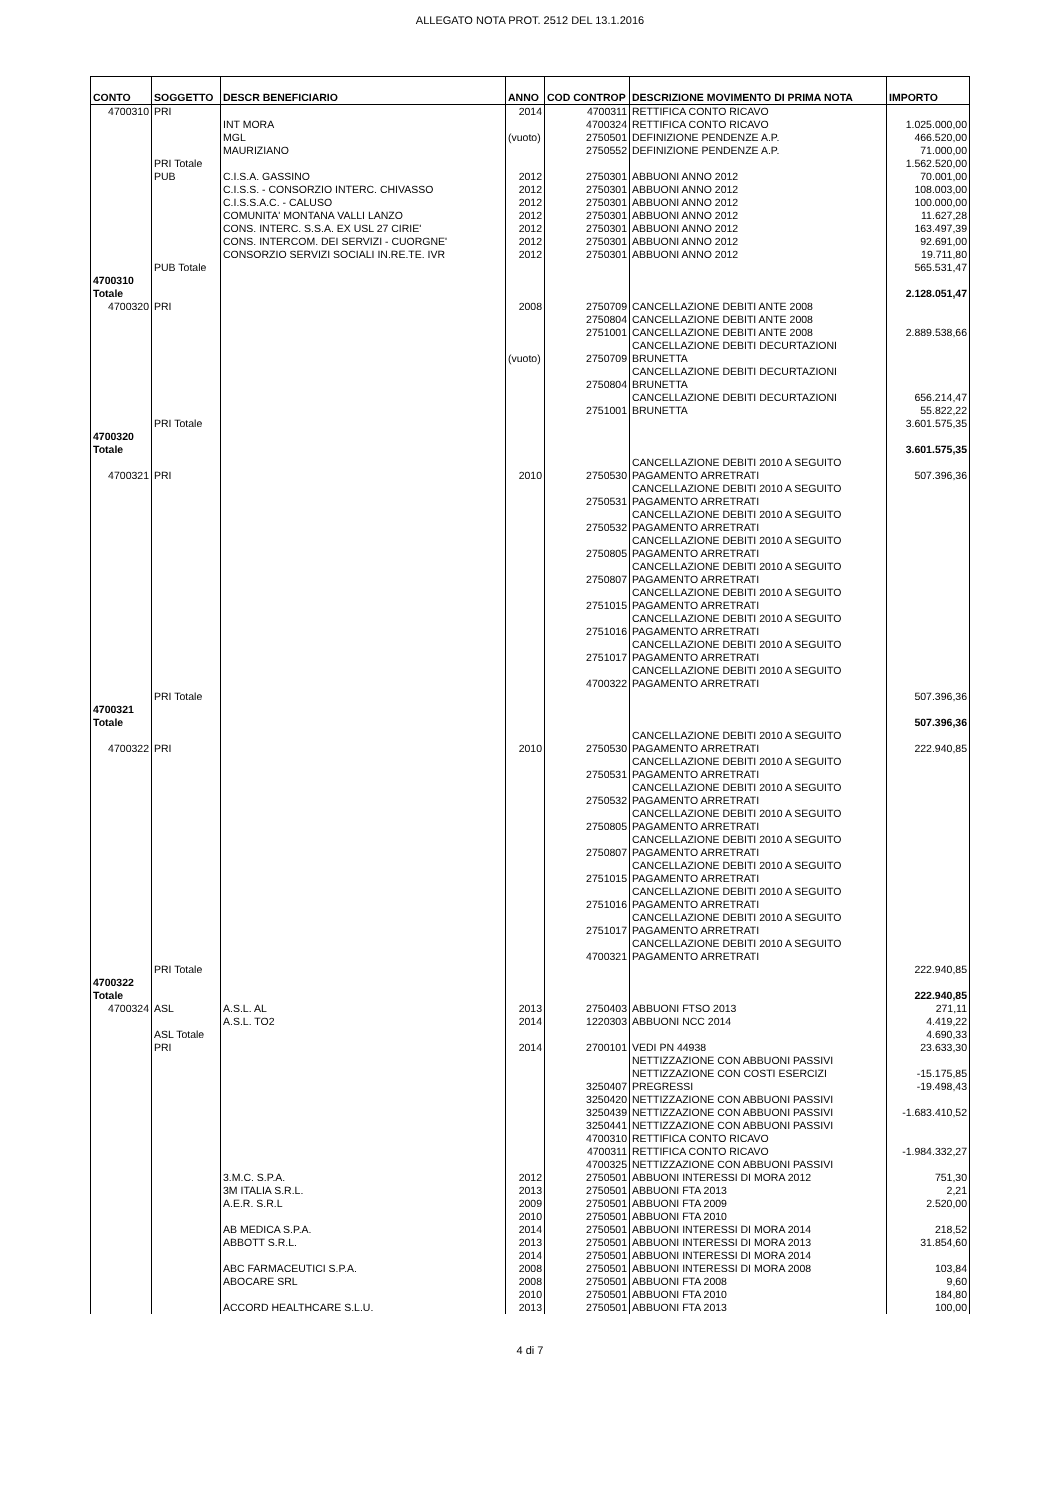ALLEGATO NOTA PROT. 2512 DEL 13.1.2016
| CONTO | SOGGETTO | DESCR BENEFICIARIO | ANNO | COD CONTROP | DESCRIZIONE MOVIMENTO DI PRIMA NOTA | IMPORTO |
| --- | --- | --- | --- | --- | --- | --- |
| 4700310 | PRI | | 2014 | 4700311 | RETTIFICA CONTO RICAVO | |
| | | INT MORA | | 4700324 | RETTIFICA CONTO RICAVO | 1.025.000,00 |
| | | MGL | (vuoto) | 2750501 | DEFINIZIONE PENDENZE A.P. | 466.520,00 |
| | | MAURIZIANO | | 2750552 | DEFINIZIONE PENDENZE A.P. | 71.000,00 |
| | PRI Totale | | | | | 1.562.520,00 |
| | PUB | C.I.S.A. GASSINO | 2012 | 2750301 | ABBUONI ANNO 2012 | 70.001,00 |
| | | C.I.S.S. - CONSORZIO INTERC. CHIVASSO | 2012 | 2750301 | ABBUONI ANNO 2012 | 108.003,00 |
| | | C.I.S.S.A.C. - CALUSO | 2012 | 2750301 | ABBUONI ANNO 2012 | 100.000,00 |
| | | COMUNITA' MONTANA VALLI LANZO | 2012 | 2750301 | ABBUONI ANNO 2012 | 11.627,28 |
| | | CONS. INTERC. S.S.A. EX USL 27 CIRIE' | 2012 | 2750301 | ABBUONI ANNO 2012 | 163.497,39 |
| | | CONS. INTERCOM. DEI SERVIZI - CUORGNE' | 2012 | 2750301 | ABBUONI ANNO 2012 | 92.691,00 |
| | | CONSORZIO SERVIZI SOCIALI IN.RE.TE. IVR | 2012 | 2750301 | ABBUONI ANNO 2012 | 19.711,80 |
| | PUB Totale | | | | | 565.531,47 |
| 4700310 Totale | | | | | | 2.128.051,47 |
| 4700320 | PRI | | 2008 | 2750709 | CANCELLAZIONE DEBITI ANTE 2008 | |
| | | | | 2750804 | CANCELLAZIONE DEBITI ANTE 2008 | |
| | | | | 2751001 | CANCELLAZIONE DEBITI ANTE 2008 | 2.889.538,66 |
| | | | (vuoto) | 2750709 | CANCELLAZIONE DEBITI DECURTAZIONI BRUNETTA | |
| | | | | 2750804 | CANCELLAZIONE DEBITI DECURTAZIONI BRUNETTA | |
| | | | | 2751001 | CANCELLAZIONE DEBITI DECURTAZIONI BRUNETTA | 656.214,47 55.822,22 |
| | PRI Totale | | | | | 3.601.575,35 |
| 4700320 Totale | | | | | | 3.601.575,35 |
| 4700321 | PRI | | 2010 | 2750530 | CANCELLAZIONE DEBITI 2010 A SEGUITO PAGAMENTO ARRETRATI | 507.396,36 |
| | | | | 2750531 | CANCELLAZIONE DEBITI 2010 A SEGUITO PAGAMENTO ARRETRATI | |
| | | | | 2750532 | CANCELLAZIONE DEBITI 2010 A SEGUITO PAGAMENTO ARRETRATI | |
| | | | | 2750805 | CANCELLAZIONE DEBITI 2010 A SEGUITO PAGAMENTO ARRETRATI | |
| | | | | 2750807 | CANCELLAZIONE DEBITI 2010 A SEGUITO PAGAMENTO ARRETRATI | |
| | | | | 2751015 | CANCELLAZIONE DEBITI 2010 A SEGUITO PAGAMENTO ARRETRATI | |
| | | | | 2751016 | CANCELLAZIONE DEBITI 2010 A SEGUITO PAGAMENTO ARRETRATI | |
| | | | | 2751017 | CANCELLAZIONE DEBITI 2010 A SEGUITO PAGAMENTO ARRETRATI | |
| | | | | 4700322 | CANCELLAZIONE DEBITI 2010 A SEGUITO PAGAMENTO ARRETRATI | |
| | PRI Totale | | | | | 507.396,36 |
| 4700321 Totale | | | | | | 507.396,36 |
| 4700322 | PRI | | 2010 | 2750530 | CANCELLAZIONE DEBITI 2010 A SEGUITO PAGAMENTO ARRETRATI | 222.940,85 |
| | | | | 2750531 | CANCELLAZIONE DEBITI 2010 A SEGUITO PAGAMENTO ARRETRATI | |
| | | | | 2750532 | CANCELLAZIONE DEBITI 2010 A SEGUITO PAGAMENTO ARRETRATI | |
| | | | | 2750805 | CANCELLAZIONE DEBITI 2010 A SEGUITO PAGAMENTO ARRETRATI | |
| | | | | 2750807 | CANCELLAZIONE DEBITI 2010 A SEGUITO PAGAMENTO ARRETRATI | |
| | | | | 2751015 | CANCELLAZIONE DEBITI 2010 A SEGUITO PAGAMENTO ARRETRATI | |
| | | | | 2751016 | CANCELLAZIONE DEBITI 2010 A SEGUITO PAGAMENTO ARRETRATI | |
| | | | | 2751017 | CANCELLAZIONE DEBITI 2010 A SEGUITO PAGAMENTO ARRETRATI | |
| | | | | 4700321 | CANCELLAZIONE DEBITI 2010 A SEGUITO PAGAMENTO ARRETRATI | |
| | PRI Totale | | | | | 222.940,85 |
| 4700322 Totale | | | | | | 222.940,85 |
| 4700324 | ASL | A.S.L. AL | 2013 | 2750403 | ABBUONI FTSO 2013 | 271,11 |
| | | A.S.L. TO2 | 2014 | 1220303 | ABBUONI NCC 2014 | 4.419,22 |
| | ASL Totale | | | | | 4.690,33 |
| | PRI | | 2014 | 2700101 | VEDI PN 44938 | 23.633,30 |
| | | | | 3250407 | NETTIZZAZIONE CON ABBUONI PASSIVI NETTIZZAZIONE CON COSTI ESERCIZI PREGRESSI | -15.175,85 -19.498,43 |
| | | | | 3250420 | NETTIZZAZIONE CON ABBUONI PASSIVI | |
| | | | | 3250439 | NETTIZZAZIONE CON ABBUONI PASSIVI | -1.683.410,52 |
| | | | | 3250441 | NETTIZZAZIONE CON ABBUONI PASSIVI | |
| | | | | 4700310 | RETTIFICA CONTO RICAVO | |
| | | | | 4700311 | RETTIFICA CONTO RICAVO | -1.984.332,27 |
| | | | | 4700325 | NETTIZZAZIONE CON ABBUONI PASSIVI | |
| | | 3.M.C. S.P.A. | 2012 | 2750501 | ABBUONI INTERESSI DI MORA 2012 | 751,30 |
| | | 3M ITALIA S.R.L. | 2013 | 2750501 | ABBUONI FTA 2013 | 2,21 |
| | | A.E.R. S.R.L | 2009 | 2750501 | ABBUONI FTA 2009 | 2.520,00 |
| | | | 2010 | 2750501 | ABBUONI FTA 2010 | |
| | | AB MEDICA S.P.A. | 2014 | 2750501 | ABBUONI INTERESSI DI MORA 2014 | 218,52 |
| | | ABBOTT S.R.L. | 2013 | 2750501 | ABBUONI INTERESSI DI MORA 2013 | 31.854,60 |
| | | | 2014 | 2750501 | ABBUONI INTERESSI DI MORA 2014 | |
| | | ABC FARMACEUTICI S.P.A. | 2008 | 2750501 | ABBUONI INTERESSI DI MORA 2008 | 103,84 |
| | | ABOCARE SRL | 2008 | 2750501 | ABBUONI FTA 2008 | 9,60 |
| | | | 2010 | 2750501 | ABBUONI FTA 2010 | 184,80 |
| | | ACCORD HEALTHCARE S.L.U. | 2013 | 2750501 | ABBUONI FTA 2013 | 100,00 |
4 di 7